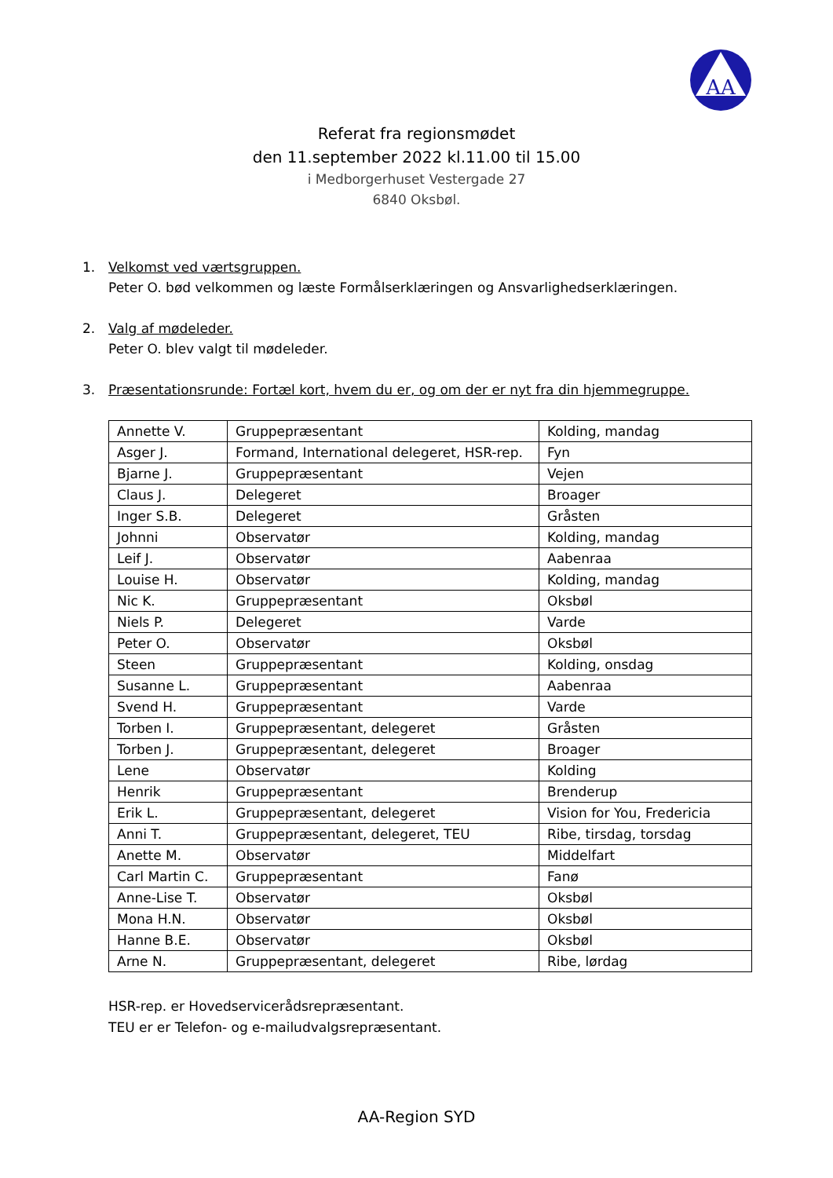AA
Referat fra regionsmødet
den 11.september 2022 kl.11.00 til 15.00
i Medborgerhuset Vestergade 27
6840 Oksbøl.
1. Velkomst ved værtsgruppen.
Peter O. bød velkommen og læste Formålserklæringen og Ansvarlighedserklæringen.
2. Valg af mødeleder.
Peter O. blev valgt til mødeleder.
3. Præsentationsrunde: Fortæl kort, hvem du er, og om der er nyt fra din hjemmegruppe.
| Annette V. | Gruppepræsentant | Kolding, mandag |
| Asger J. | Formand, International delegeret, HSR-rep. | Fyn |
| Bjarne J. | Gruppepræsentant | Vejen |
| Claus J. | Delegeret | Broager |
| Inger S.B. | Delegeret | Gråsten |
| Johnni | Observatør | Kolding, mandag |
| Leif J. | Observatør | Aabenraa |
| Louise H. | Observatør | Kolding, mandag |
| Nic K. | Gruppepræsentant | Oksbøl |
| Niels P. | Delegeret | Varde |
| Peter O. | Observatør | Oksbøl |
| Steen | Gruppepræsentant | Kolding, onsdag |
| Susanne L. | Gruppepræsentant | Aabenraa |
| Svend H. | Gruppepræsentant | Varde |
| Torben I. | Gruppepræsentant, delegeret | Gråsten |
| Torben J. | Gruppepræsentant, delegeret | Broager |
| Lene | Observatør | Kolding |
| Henrik | Gruppepræsentant | Brenderup |
| Erik L. | Gruppepræsentant, delegeret | Vision for You, Fredericia |
| Anni T. | Gruppepræsentant, delegeret, TEU | Ribe, tirsdag, torsdag |
| Anette M. | Observatør | Middelfart |
| Carl Martin C. | Gruppepræsentant | Fanø |
| Anne-Lise T. | Observatør | Oksbøl |
| Mona H.N. | Observatør | Oksbøl |
| Hanne B.E. | Observatør | Oksbøl |
| Arne N. | Gruppepræsentant, delegeret | Ribe, lørdag |
HSR-rep. er Hovedservicerådsrepræsentant.
TEU er er Telefon- og e-mailudvalgsrepræsentant.
AA-Region SYD